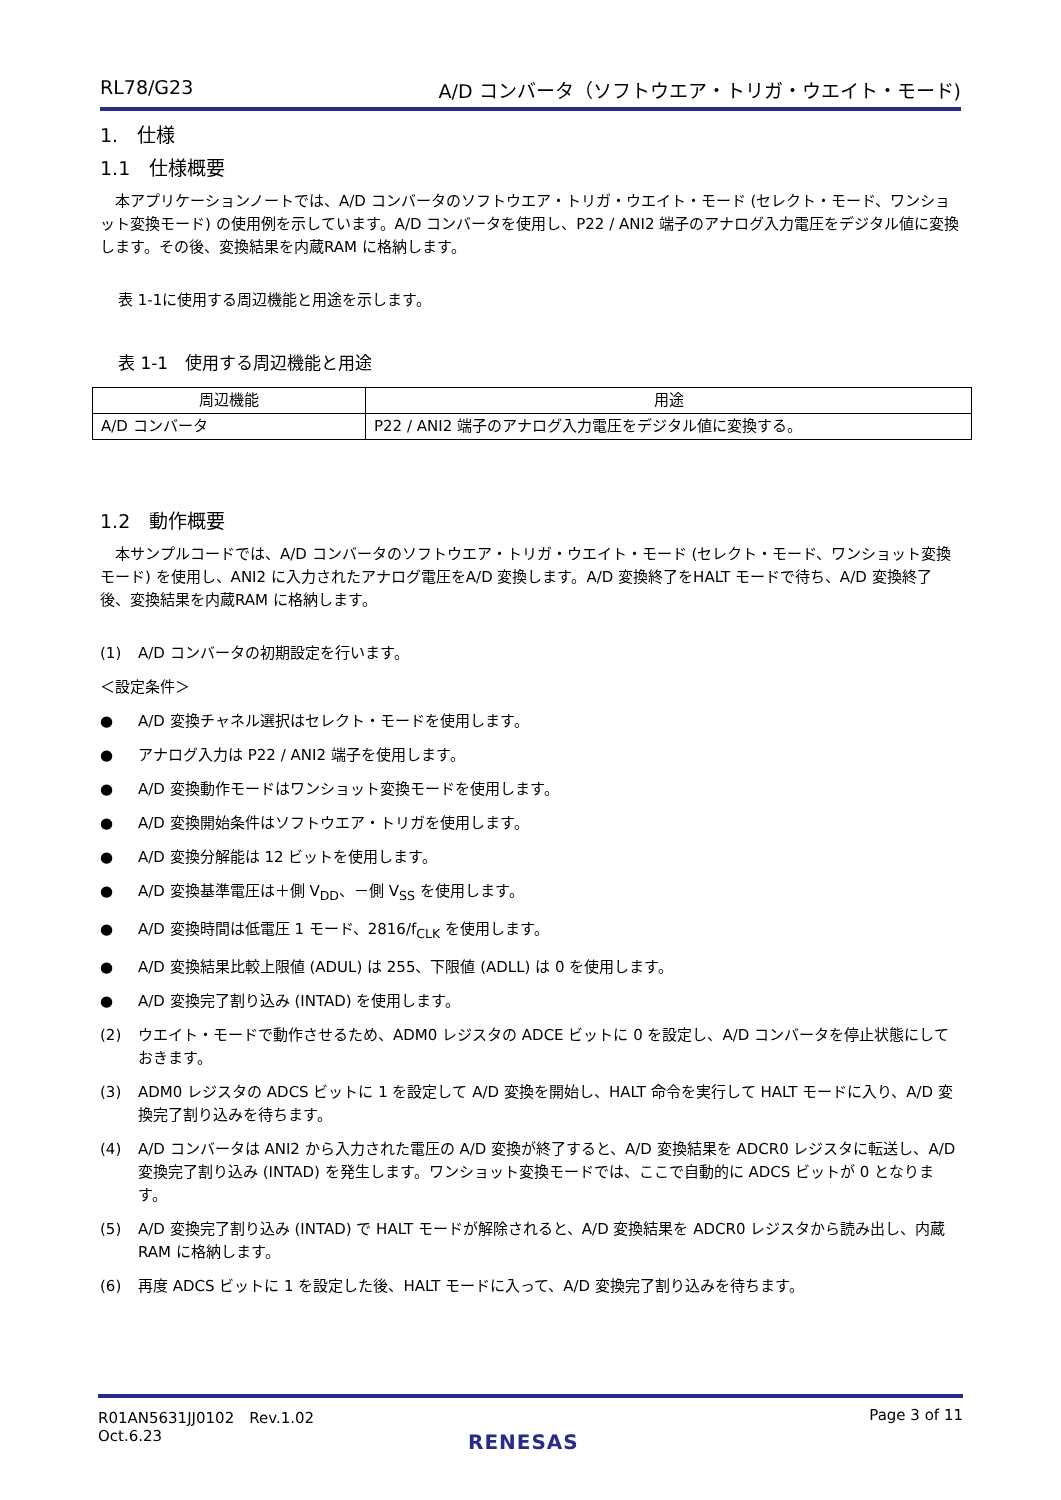RL78/G23 A/D コンバータ（ソフトウエア・トリガ・ウエイト・モード)
1.　仕様
1.1　仕様概要
　本アプリケーションノートでは、A/D コンバータのソフトウエア・トリガ・ウエイト・モード (セレクト・モード、ワンショット変換モード) の使用例を示しています。A/D コンバータを使用し、P22 / ANI2 端子のアナログ入力電圧をデジタル値に変換します。その後、変換結果を内蔵RAM に格納します。
表 1-1に使用する周辺機能と用途を示します。
表 1-1　使用する周辺機能と用途
| 周辺機能 | 用途 |
| --- | --- |
| A/D コンバータ | P22 / ANI2 端子のアナログ入力電圧をデジタル値に変換する。 |
1.2　動作概要
　本サンプルコードでは、A/D コンバータのソフトウエア・トリガ・ウエイト・モード (セレクト・モード、ワンショット変換モード) を使用し、ANI2 に入力されたアナログ電圧をA/D 変換します。A/D 変換終了をHALT モードで待ち、A/D 変換終了後、変換結果を内蔵RAM に格納します。
(1) A/D コンバータの初期設定を行います。
＜設定条件＞
● A/D 変換チャネル選択はセレクト・モードを使用します。
● アナログ入力は P22 / ANI2 端子を使用します。
● A/D 変換動作モードはワンショット変換モードを使用します。
● A/D 変換開始条件はソフトウエア・トリガを使用します。
● A/D 変換分解能は 12 ビットを使用します。
● A/D 変換基準電圧は＋側 V<sub>DD</sub>、－側 V<sub>SS</sub> を使用します。
● A/D 変換時間は低電圧 1 モード、2816/f<sub>CLK</sub> を使用します。
● A/D 変換結果比較上限値 (ADUL) は 255、下限値 (ADLL) は 0 を使用します。
● A/D 変換完了割り込み (INTAD) を使用します。
(2) ウエイト・モードで動作させるため、ADM0 レジスタの ADCE ビットに 0 を設定し、A/D コンバータを停止状態にしておきます。
(3) ADM0 レジスタの ADCS ビットに 1 を設定して A/D 変換を開始し、HALT 命令を実行して HALT モードに入り、A/D 変換完了割り込みを待ちます。
(4) A/D コンバータは ANI2 から入力された電圧の A/D 変換が終了すると、A/D 変換結果を ADCR0 レジスタに転送し、A/D 変換完了割り込み (INTAD) を発生します。ワンショット変換モードでは、ここで自動的に ADCS ビットが 0 となります。
(5) A/D 変換完了割り込み (INTAD) で HALT モードが解除されると、A/D 変換結果を ADCR0 レジスタから読み出し、内蔵 RAM に格納します。
(6) 再度 ADCS ビットに 1 を設定した後、HALT モードに入って、A/D 変換完了割り込みを待ちます。
R01AN5631JJ0102　Rev.1.02
Oct.6.23 Page 3 of 11
RENESAS